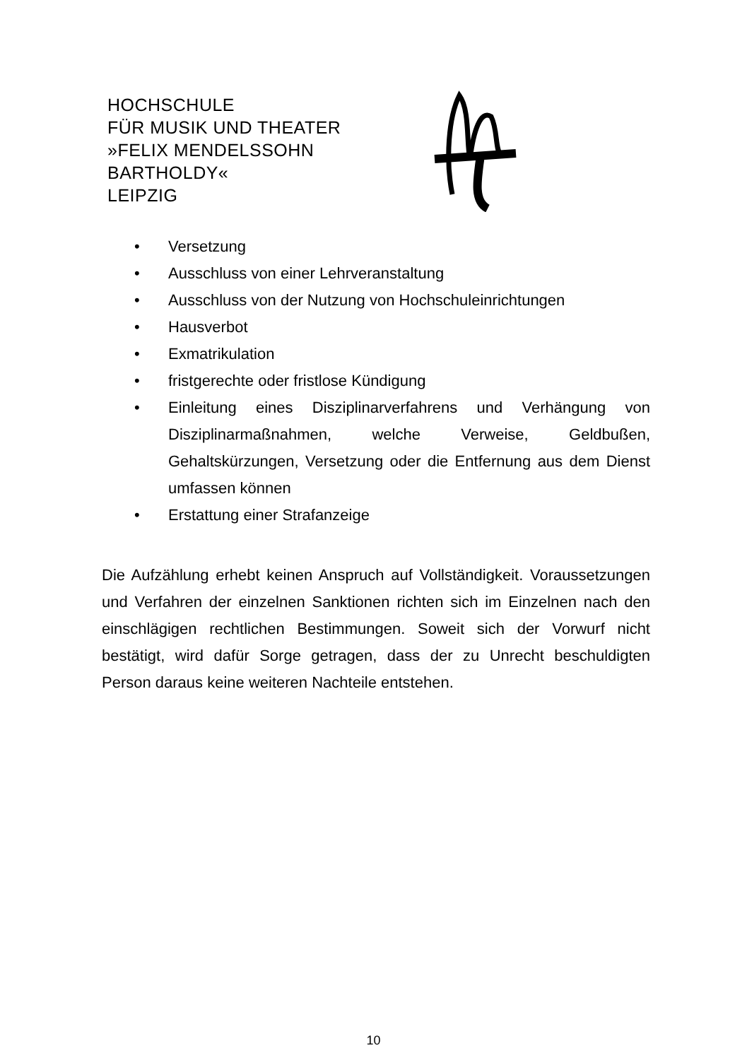HOCHSCHULE
FÜR MUSIK UND THEATER
»FELIX MENDELSSOHN
BARTHOLDY«
LEIPZIG
• Versetzung
• Ausschluss von einer Lehrveranstaltung
• Ausschluss von der Nutzung von Hochschuleinrichtungen
• Hausverbot
• Exmatrikulation
• fristgerechte oder fristlose Kündigung
• Einleitung eines Disziplinarverfahrens und Verhängung von Disziplinarmaßnahmen, welche Verweise, Geldbußen, Gehaltskürzungen, Versetzung oder die Entfernung aus dem Dienst umfassen können
• Erstattung einer Strafanzeige
Die Aufzählung erhebt keinen Anspruch auf Vollständigkeit. Voraussetzungen und Verfahren der einzelnen Sanktionen richten sich im Einzelnen nach den einschlägigen rechtlichen Bestimmungen. Soweit sich der Vorwurf nicht bestätigt, wird dafür Sorge getragen, dass der zu Unrecht beschuldigten Person daraus keine weiteren Nachteile entstehen.
10